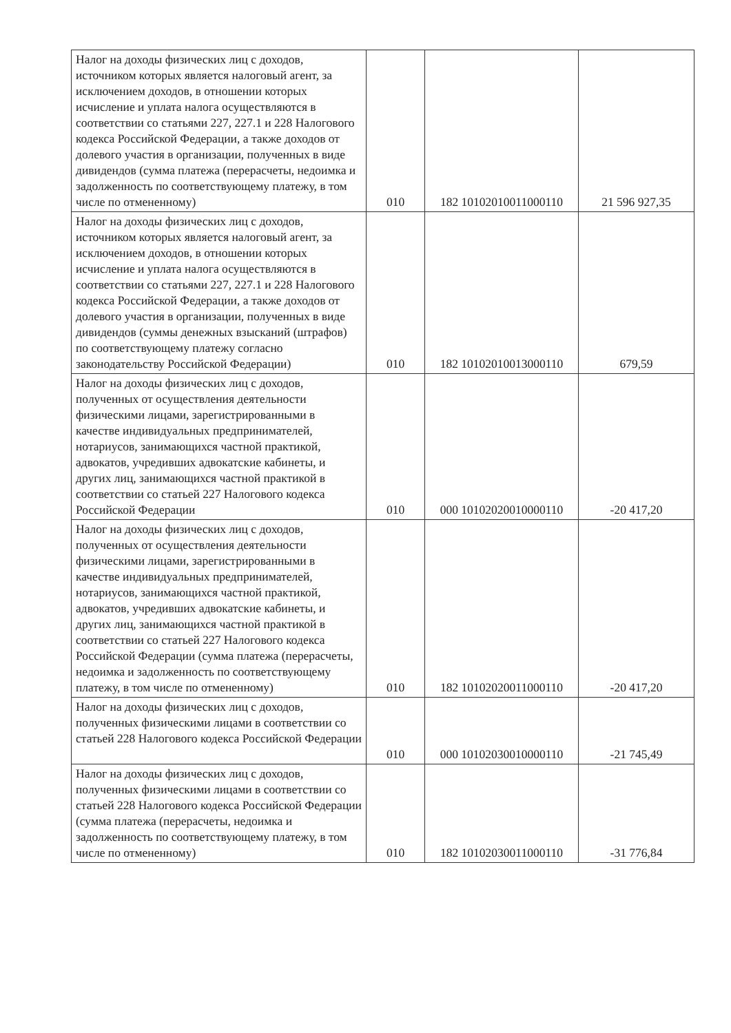| Налог на доходы физических лиц с доходов, источником которых является налоговый агент, за исключением доходов, в отношении которых исчисление и уплата налога осуществляются в соответствии со статьями 227, 227.1 и 228 Налогового кодекса Российской Федерации, а также доходов от долевого участия в организации, полученных в виде дивидендов (сумма платежа (перерасчеты, недоимка и задолженность по соответствующему платежу, в том числе по отмененному) | 010 | 182 10102010011000110 | 21 596 927,35 |
| Налог на доходы физических лиц с доходов, источником которых является налоговый агент, за исключением доходов, в отношении которых исчисление и уплата налога осуществляются в соответствии со статьями 227, 227.1 и 228 Налогового кодекса Российской Федерации, а также доходов от долевого участия в организации, полученных в виде дивидендов (суммы денежных взысканий (штрафов) по соответствующему платежу согласно законодательству Российской Федерации) | 010 | 182 10102010013000110 | 679,59 |
| Налог на доходы физических лиц с доходов, полученных от осуществления деятельности физическими лицами, зарегистрированными в качестве индивидуальных предпринимателей, нотариусов, занимающихся частной практикой, адвокатов, учредивших адвокатские кабинеты, и других лиц, занимающихся частной практикой в соответствии со статьей 227 Налогового кодекса Российской Федерации | 010 | 000 10102020010000110 | -20 417,20 |
| Налог на доходы физических лиц с доходов, полученных от осуществления деятельности физическими лицами, зарегистрированными в качестве индивидуальных предпринимателей, нотариусов, занимающихся частной практикой, адвокатов, учредивших адвокатские кабинеты, и других лиц, занимающихся частной практикой в соответствии со статьей 227 Налогового кодекса Российской Федерации (сумма платежа (перерасчеты, недоимка и задолженность по соответствующему платежу, в том числе по отмененному) | 010 | 182 10102020011000110 | -20 417,20 |
| Налог на доходы физических лиц с доходов, полученных физическими лицами в соответствии со статьей 228 Налогового кодекса Российской Федерации | 010 | 000 10102030010000110 | -21 745,49 |
| Налог на доходы физических лиц с доходов, полученных физическими лицами в соответствии со статьей 228 Налогового кодекса Российской Федерации (сумма платежа (перерасчеты, недоимка и задолженность по соответствующему платежу, в том числе по отмененному) | 010 | 182 10102030011000110 | -31 776,84 |